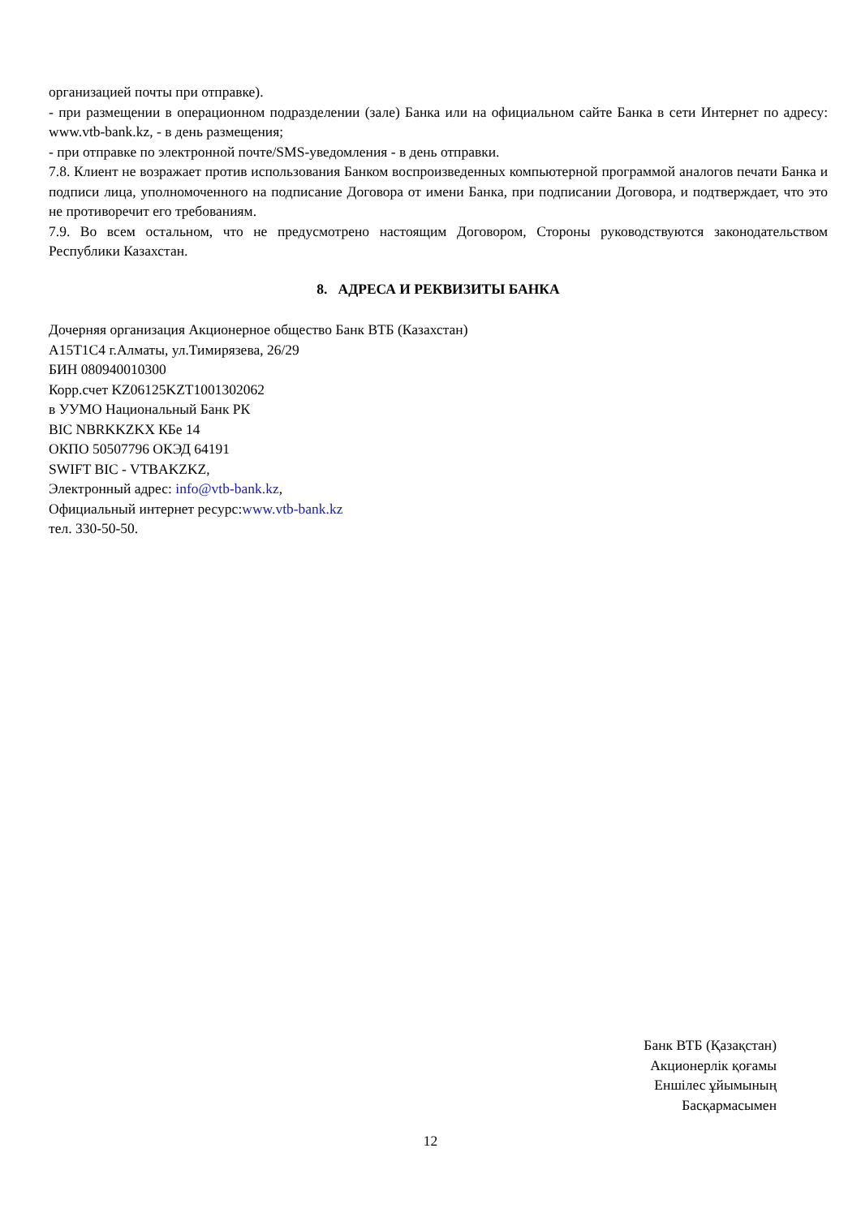организацией почты при отправке).
- при размещении в операционном подразделении (зале) Банка или на официальном сайте Банка в сети Интернет по адресу: www.vtb-bank.kz, - в день размещения;
- при отправке по электронной почте/SMS-уведомления - в день отправки.
7.8. Клиент не возражает против использования Банком воспроизведенных компьютерной программой аналогов печати Банка и подписи лица, уполномоченного на подписание Договора от имени Банка, при подписании Договора, и подтверждает, что это не противоречит его требованиям.
7.9. Во всем остальном, что не предусмотрено настоящим Договором, Стороны руководствуются законодательством Республики Казахстан.
8. АДРЕСА И РЕКВИЗИТЫ БАНКА
Дочерняя организация Акционерное общество Банк ВТБ (Казахстан)
A15T1C4 г.Алматы, ул.Тимирязева, 26/29
БИН 080940010300
Корр.счет KZ06125KZT1001302062
в УУМО Национальный Банк РК
BIC NBRKKZKX КБе 14
ОКПО 50507796 ОКЭД 64191
SWIFT BIC - VTBAKZKZ,
Электронный адрес: info@vtb-bank.kz,
Официальный интернет ресурс:www.vtb-bank.kz
тел. 330-50-50.
Банк ВТБ (Қазақстан)
Акционерлік қоғамы
Еншілес ұйымының
Басқармасымен
12